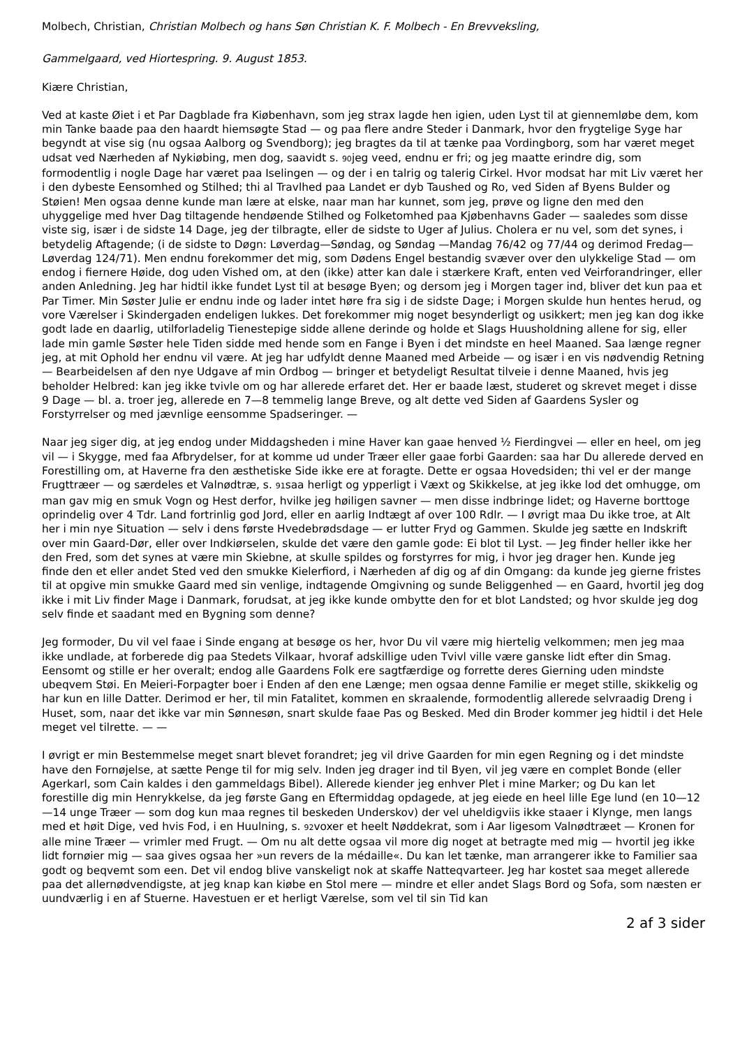Molbech, Christian, Christian Molbech og hans Søn Christian K. F. Molbech - En Brevveksling,
Gammelgaard, ved Hiortespring. 9. August 1853.
Kiære Christian,
Ved at kaste Øiet i et Par Dagblade fra Kiøbenhavn, som jeg strax lagde hen igien, uden Lyst til at giennemløbe dem, kom min Tanke baade paa den haardt hiemsøgte Stad — og paa flere andre Steder i Danmark, hvor den frygtelige Syge har begyndt at vise sig (nu ogsaa Aalborg og Svendborg); jeg bragtes da til at tænke paa Vordingborg, som har været meget udsat ved Nærheden af Nykiøbing, men dog, saavidt s. 90jeg veed, endnu er fri; og jeg maatte erindre dig, som formodentlig i nogle Dage har været paa Iselingen — og der i en talrig og talerig Cirkel. Hvor modsat har mit Liv været her i den dybeste Eensomhed og Stilhed; thi al Travlhed paa Landet er dyb Taushed og Ro, ved Siden af Byens Bulder og Støien! Men ogsaa denne kunde man lære at elske, naar man har kunnet, som jeg, prøve og ligne den med den uhyggelige med hver Dag tiltagende hendøende Stilhed og Folketomhed paa Kjøbenhavns Gader — saaledes som disse viste sig, især i de sidste 14 Dage, jeg der tilbragte, eller de sidste to Uger af Julius. Cholera er nu vel, som det synes, i betydelig Aftagende; (i de sidste to Døgn: Løverdag—Søndag, og Søndag —Mandag 76/42 og 77/44 og derimod Fredag—Løverdag 124/71). Men endnu forekommer det mig, som Dødens Engel bestandig svæver over den ulykkelige Stad — om endog i fiernere Høide, dog uden Vished om, at den (ikke) atter kan dale i stærkere Kraft, enten ved Veirforandringer, eller anden Anledning. Jeg har hidtil ikke fundet Lyst til at besøge Byen; og dersom jeg i Morgen tager ind, bliver det kun paa et Par Timer. Min Søster Julie er endnu inde og lader intet høre fra sig i de sidste Dage; i Morgen skulde hun hentes herud, og vore Værelser i Skindergaden endeligen lukkes. Det forekommer mig noget besynderligt og usikkert; men jeg kan dog ikke godt lade en daarlig, utilforladelig Tienestepige sidde allene derinde og holde et Slags Huusholdning allene for sig, eller lade min gamle Søster hele Tiden sidde med hende som en Fange i Byen i det mindste en heel Maaned. Saa længe regner jeg, at mit Ophold her endnu vil være. At jeg har udfyldt denne Maaned med Arbeide — og især i en vis nødvendig Retning — Bearbeidelsen af den nye Udgave af min Ordbog — bringer et betydeligt Resultat tilveie i denne Maaned, hvis jeg beholder Helbred: kan jeg ikke tvivle om og har allerede erfaret det. Her er baade læst, studeret og skrevet meget i disse 9 Dage — bl. a. troer jeg, allerede en 7—8 temmelig lange Breve, og alt dette ved Siden af Gaardens Sysler og Forstyrrelser og med jævnlige eensomme Spadseringer. —
Naar jeg siger dig, at jeg endog under Middagsheden i mine Haver kan gaae henved ½ Fierdingvei — eller en heel, om jeg vil — i Skygge, med faa Afbrydelser, for at komme ud under Træer eller gaae forbi Gaarden: saa har Du allerede derved en Forestilling om, at Haverne fra den æsthetiske Side ikke ere at foragte. Dette er ogsaa Hovedsiden; thi vel er der mange Frugttræer — og særdeles et Valnødtræ, s. 91saa herligt og ypperligt i Væxt og Skikkelse, at jeg ikke lod det omhugge, om man gav mig en smuk Vogn og Hest derfor, hvilke jeg høiligen savner — men disse indbringe lidet; og Haverne borttoge oprindelig over 4 Tdr. Land fortrinlig god Jord, eller en aarlig Indtægt af over 100 Rdlr. — I øvrigt maa Du ikke troe, at Alt her i min nye Situation — selv i dens første Hvedebrødsdage — er lutter Fryd og Gammen. Skulde jeg sætte en Indskrift over min Gaard-Dør, eller over Indkiørselen, skulde det være den gamle gode: Ei blot til Lyst. — Jeg finder heller ikke her den Fred, som det synes at være min Skiebne, at skulle spildes og forstyrres for mig, i hvor jeg drager hen. Kunde jeg finde den et eller andet Sted ved den smukke Kielerfiord, i Nærheden af dig og af din Omgang: da kunde jeg gierne fristes til at opgive min smukke Gaard med sin venlige, indtagende Omgivning og sunde Beliggenhed — en Gaard, hvortil jeg dog ikke i mit Liv finder Mage i Danmark, forudsat, at jeg ikke kunde ombytte den for et blot Landsted; og hvor skulde jeg dog selv finde et saadant med en Bygning som denne?
Jeg formoder, Du vil vel faae i Sinde engang at besøge os her, hvor Du vil være mig hiertelig velkommen; men jeg maa ikke undlade, at forberede dig paa Stedets Vilkaar, hvoraf adskillige uden Tvivl ville være ganske lidt efter din Smag. Eensomt og stille er her overalt; endog alle Gaardens Folk ere sagtfærdige og forrette deres Gierning uden mindste ubeqvem Støi. En Meieri-Forpagter boer i Enden af den ene Længe; men ogsaa denne Familie er meget stille, skikkelig og har kun en lille Datter. Derimod er her, til min Fatalitet, kommen en skraalende, formodentlig allerede selvraadig Dreng i Huset, som, naar det ikke var min Sønnesøn, snart skulde faae Pas og Besked. Med din Broder kommer jeg hidtil i det Hele meget vel tilrette. — —
I øvrigt er min Bestemmelse meget snart blevet forandret; jeg vil drive Gaarden for min egen Regning og i det mindste have den Fornøjelse, at sætte Penge til for mig selv. Inden jeg drager ind til Byen, vil jeg være en complet Bonde (eller Agerkarl, som Cain kaldes i den gammeldags Bibel). Allerede kiender jeg enhver Plet i mine Marker; og Du kan let forestille dig min Henrykkelse, da jeg første Gang en Eftermiddag opdagede, at jeg eiede en heel lille Ege lund (en 10—12—14 unge Træer — som dog kun maa regnes til beskeden Underskov) der vel uheldigviis ikke staaer i Klynge, men langs med et høit Dige, ved hvis Fod, i en Huulning, s. 92voxer et heelt Nøddekrat, som i Aar ligesom Valnødtræet — Kronen for alle mine Træer — vrimler med Frugt. — Om nu alt dette ogsaa vil more dig noget at betragte med mig — hvortil jeg ikke lidt fornøier mig — saa gives ogsaa her »un revers de la médaille«. Du kan let tænke, man arrangerer ikke to Familier saa godt og beqvemt som een. Det vil endog blive vanskeligt nok at skaffe Natteqvarteer. Jeg har kostet saa meget allerede paa det allernødvendigste, at jeg knap kan kiøbe en Stol mere — mindre et eller andet Slags Bord og Sofa, som næsten er uundværlig i en af Stuerne. Havestuen er et herligt Værelse, som vel til sin Tid kan
2 af 3 sider